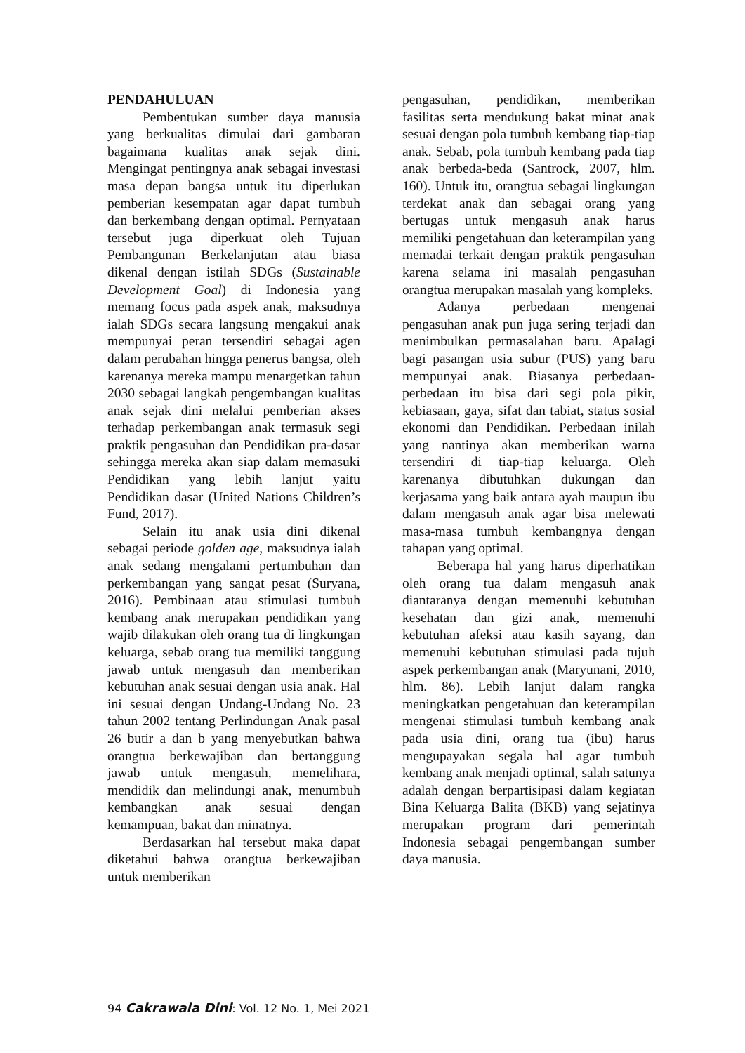PENDAHULUAN
Pembentukan sumber daya manusia yang berkualitas dimulai dari gambaran bagaimana kualitas anak sejak dini. Mengingat pentingnya anak sebagai investasi masa depan bangsa untuk itu diperlukan pemberian kesempatan agar dapat tumbuh dan berkembang dengan optimal. Pernyataan tersebut juga diperkuat oleh Tujuan Pembangunan Berkelanjutan atau biasa dikenal dengan istilah SDGs (Sustainable Development Goal) di Indonesia yang memang focus pada aspek anak, maksudnya ialah SDGs secara langsung mengakui anak mempunyai peran tersendiri sebagai agen dalam perubahan hingga penerus bangsa, oleh karenanya mereka mampu menargetkan tahun 2030 sebagai langkah pengembangan kualitas anak sejak dini melalui pemberian akses terhadap perkembangan anak termasuk segi praktik pengasuhan dan Pendidikan pra-dasar sehingga mereka akan siap dalam memasuki Pendidikan yang lebih lanjut yaitu Pendidikan dasar (United Nations Children’s Fund, 2017).
Selain itu anak usia dini dikenal sebagai periode golden age, maksudnya ialah anak sedang mengalami pertumbuhan dan perkembangan yang sangat pesat (Suryana, 2016). Pembinaan atau stimulasi tumbuh kembang anak merupakan pendidikan yang wajib dilakukan oleh orang tua di lingkungan keluarga, sebab orang tua memiliki tanggung jawab untuk mengasuh dan memberikan kebutuhan anak sesuai dengan usia anak. Hal ini sesuai dengan Undang-Undang No. 23 tahun 2002 tentang Perlindungan Anak pasal 26 butir a dan b yang menyebutkan bahwa orangtua berkewajiban dan bertanggung jawab untuk mengasuh, memelihara, mendidik dan melindungi anak, menumbuh kembangkan anak sesuai dengan kemampuan, bakat dan minatnya.
Berdasarkan hal tersebut maka dapat diketahui bahwa orangtua berkewajiban untuk memberikan
pengasuhan, pendidikan, memberikan fasilitas serta mendukung bakat minat anak sesuai dengan pola tumbuh kembang tiap-tiap anak. Sebab, pola tumbuh kembang pada tiap anak berbeda-beda (Santrock, 2007, hlm. 160). Untuk itu, orangtua sebagai lingkungan terdekat anak dan sebagai orang yang bertugas untuk mengasuh anak harus memiliki pengetahuan dan keterampilan yang memadai terkait dengan praktik pengasuhan karena selama ini masalah pengasuhan orangtua merupakan masalah yang kompleks.
Adanya perbedaan mengenai pengasuhan anak pun juga sering terjadi dan menimbulkan permasalahan baru. Apalagi bagi pasangan usia subur (PUS) yang baru mempunyai anak. Biasanya perbedaan-perbedaan itu bisa dari segi pola pikir, kebiasaan, gaya, sifat dan tabiat, status sosial ekonomi dan Pendidikan. Perbedaan inilah yang nantinya akan memberikan warna tersendiri di tiap-tiap keluarga. Oleh karenanya dibutuhkan dukungan dan kerjasama yang baik antara ayah maupun ibu dalam mengasuh anak agar bisa melewati masa-masa tumbuh kembangnya dengan tahapan yang optimal.
Beberapa hal yang harus diperhatikan oleh orang tua dalam mengasuh anak diantaranya dengan memenuhi kebutuhan kesehatan dan gizi anak, memenuhi kebutuhan afeksi atau kasih sayang, dan memenuhi kebutuhan stimulasi pada tujuh aspek perkembangan anak (Maryunani, 2010, hlm. 86). Lebih lanjut dalam rangka meningkatkan pengetahuan dan keterampilan mengenai stimulasi tumbuh kembang anak pada usia dini, orang tua (ibu) harus mengupayakan segala hal agar tumbuh kembang anak menjadi optimal, salah satunya adalah dengan berpartisipasi dalam kegiatan Bina Keluarga Balita (BKB) yang sejatinya merupakan program dari pemerintah Indonesia sebagai pengembangan sumber daya manusia.
94 Cakrawala Dini: Vol. 12 No. 1, Mei 2021